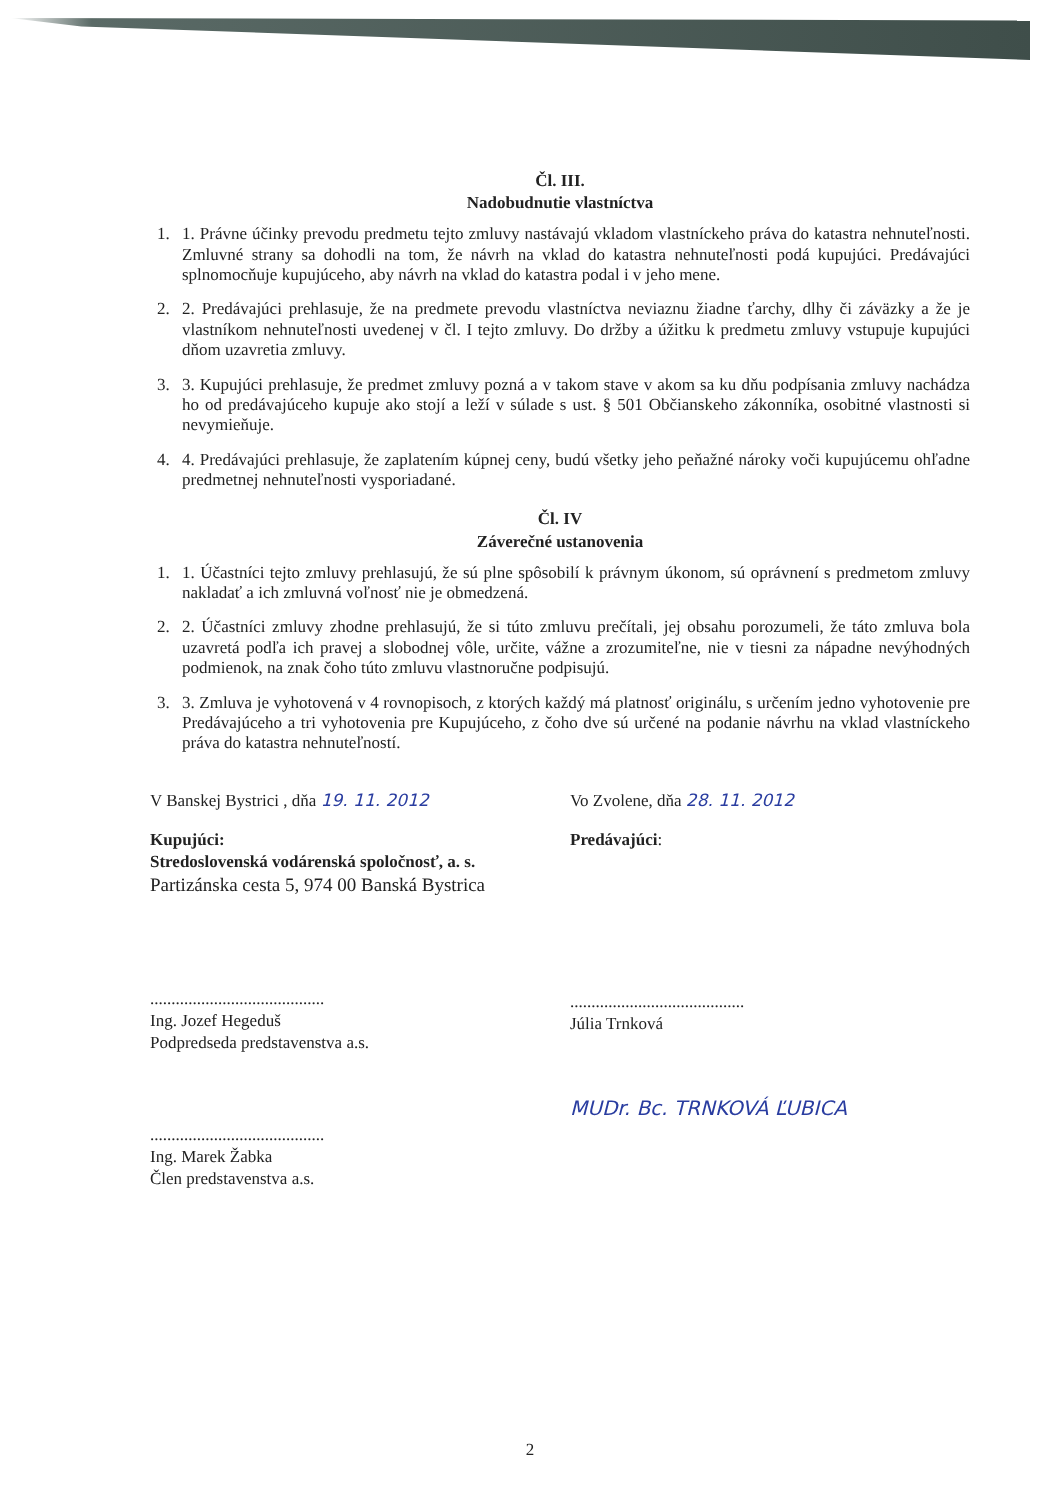Čl. III.
Nadobudnutie vlastníctva
1. 1. Právne účinky prevodu predmetu tejto zmluvy nastávajú vkladom vlastníckeho práva do katastra nehnuteľnosti. Zmluvné strany sa dohodli na tom, že návrh na vklad do katastra nehnuteľnosti podá kupujúci. Predávajúci splnomocňuje kupujúceho, aby návrh na vklad do katastra podal i v jeho mene.
2. 2. Predávajúci prehlasuje, že na predmete prevodu vlastníctva neviaznu žiadne ťarchy, dlhy či záväzky a že je vlastníkom nehnuteľnosti uvedenej v čl. I tejto zmluvy. Do držby a úžitku k predmetu zmluvy vstupuje kupujúci dňom uzavretia zmluvy.
3. 3. Kupujúci prehlasuje, že predmet zmluvy pozná a v takom stave v akom sa ku dňu podpísania zmluvy nachádza ho od predávajúceho kupuje ako stojí a leží v súlade s ust. § 501 Občianskeho zákonníka, osobitné vlastnosti si nevymieňuje.
4. 4. Predávajúci prehlasuje, že zaplatením kúpnej ceny, budú všetky jeho peňažné nároky voči kupujúcemu ohľadne predmetnej nehnuteľnosti vysporiadané.
Čl. IV
Záverečné ustanovenia
1. 1. Účastníci tejto zmluvy prehlasujú, že sú plne spôsobilí k právnym úkonom, sú oprávnení s predmetom zmluvy nakladať a ich zmluvná voľnosť nie je obmedzená.
2. 2. Účastníci zmluvy zhodne prehlasujú, že si túto zmluvu prečítali, jej obsahu porozumeli, že táto zmluva bola uzavretá podľa ich pravej a slobodnej vôle, určite, vážne a zrozumiteľne, nie v tiesni za nápadne nevýhodných podmienok, na znak čoho túto zmluvu vlastnoručne podpisujú.
3. 3. Zmluva je vyhotovená v 4 rovnopisoch, z ktorých každý má platnosť originálu, s určením jedno vyhotovenie pre Predávajúceho a tri vyhotovenia pre Kupujúceho, z čoho dve sú určené na podanie návrhu na vklad vlastníckeho práva do katastra nehnuteľností.
V Banskej Bystrici , dňa 19. 11. 2012
Kupujúci:
Stredoslovenská vodárenská spoločnosť, a. s.
Partizánska cesta 5, 974 00 Banská Bystrica
.........................................
Ing. Jozef Hegeduš
Podpredseda predstavenstva a.s.
.........................................
Ing. Marek Žabka
Člen predstavenstva a.s.
Vo Zvolene, dňa 28. 11. 2012
Predávajúci:
.........................................
Júlia Trnková
MUDr. Bc. TRNKOVÁ ĽUBICA
2